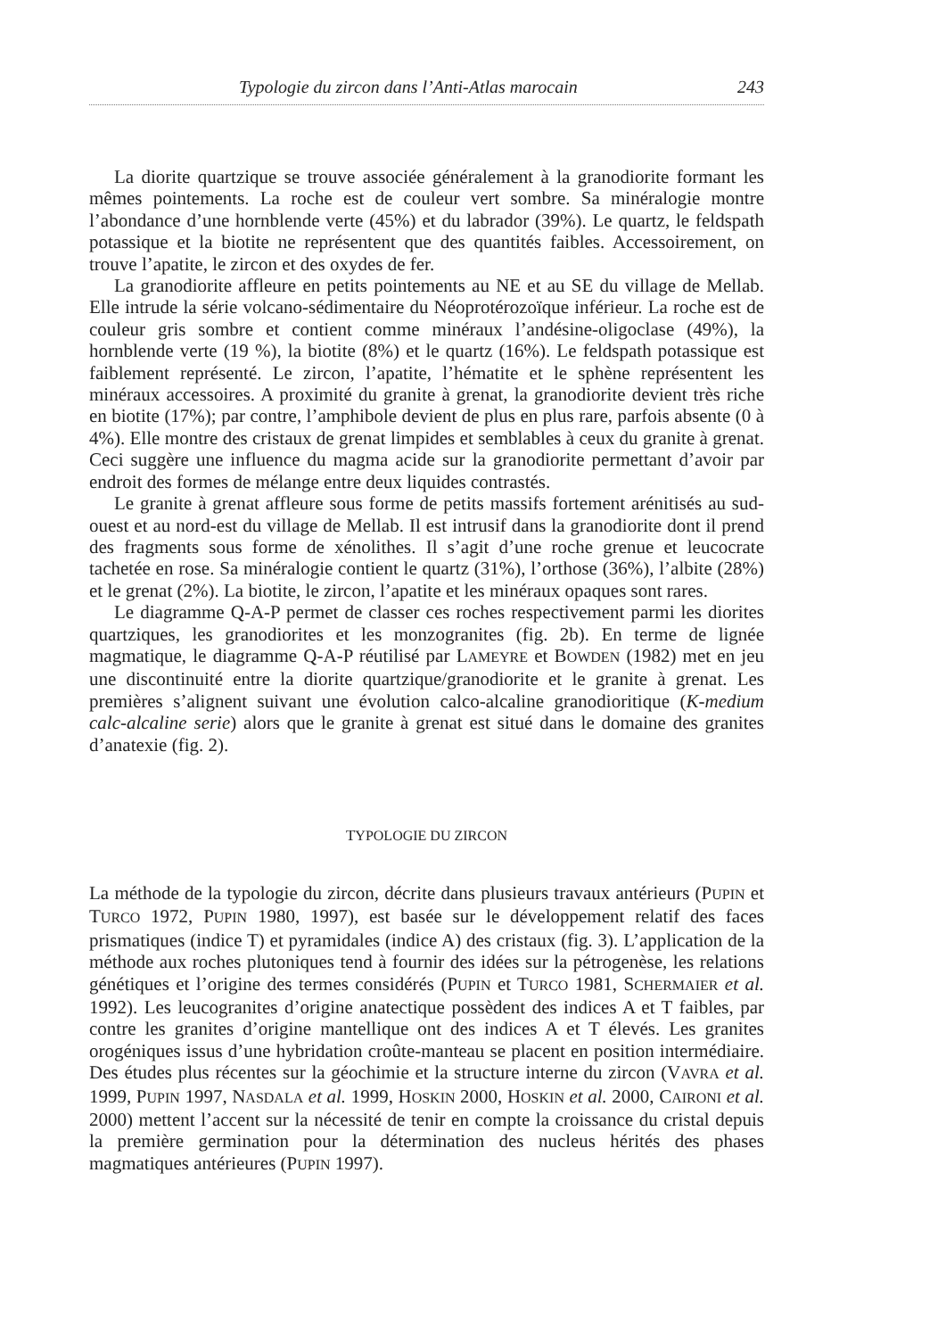Typologie du zircon dans l’Anti-Atlas marocain 243
La diorite quartzique se trouve associée généralement à la granodiorite formant les mêmes pointements. La roche est de couleur vert sombre. Sa minéralogie montre l’abondance d’une hornblende verte (45%) et du labrador (39%). Le quartz, le feldspath potassique et la biotite ne représentent que des quantités faibles. Accessoirement, on trouve l’apatite, le zircon et des oxydes de fer.
La granodiorite affleure en petits pointements au NE et au SE du village de Mellab. Elle intrude la série volcano-sédimentaire du Néoprotérozoïque inférieur. La roche est de couleur gris sombre et contient comme minéraux l’andésine-oligoclase (49%), la hornblende verte (19 %), la biotite (8%) et le quartz (16%). Le feldspath potassique est faiblement représenté. Le zircon, l’apatite, l’hématite et le sphène représentent les minéraux accessoires. A proximité du granite à grenat, la granodiorite devient très riche en biotite (17%); par contre, l’amphibole devient de plus en plus rare, parfois absente (0 à 4%). Elle montre des cristaux de grenat limpides et semblables à ceux du granite à grenat. Ceci suggère une influence du magma acide sur la granodiorite permettant d’avoir par endroit des formes de mélange entre deux liquides contrastés.
Le granite à grenat affleure sous forme de petits massifs fortement arénitisés au sud-ouest et au nord-est du village de Mellab. Il est intrusif dans la granodiorite dont il prend des fragments sous forme de xénolithes. Il s’agit d’une roche grenue et leucocrate tachetée en rose. Sa minéralogie contient le quartz (31%), l’orthose (36%), l’albite (28%) et le grenat (2%). La biotite, le zircon, l’apatite et les minéraux opaques sont rares.
Le diagramme Q-A-P permet de classer ces roches respectivement parmi les diorites quartziques, les granodiorites et les monzogranites (fig. 2b). En terme de lignée magmatique, le diagramme Q-A-P réutilisé par LAMEYRE et BOWDEN (1982) met en jeu une discontinuité entre la diorite quartzique/granodiorite et le granite à grenat. Les premières s’alignent suivant une évolution calco-alcaline granodioritique (K-medium calc-alcaline serie) alors que le granite à grenat est situé dans le domaine des granites d’anatexie (fig. 2).
TYPOLOGIE DU ZIRCON
La méthode de la typologie du zircon, décrite dans plusieurs travaux antérieurs (PUPIN et TURCO 1972, PUPIN 1980, 1997), est basée sur le développement relatif des faces prismatiques (indice T) et pyramidales (indice A) des cristaux (fig. 3). L’application de la méthode aux roches plutoniques tend à fournir des idées sur la pétrogenèse, les relations génétiques et l’origine des termes considérés (PUPIN et TURCO 1981, SCHERMAIER et al. 1992). Les leucogranites d’origine anatectique possèdent des indices A et T faibles, par contre les granites d’origine mantellique ont des indices A et T élevés. Les granites orogéniques issus d’une hybridation croûte-manteau se placent en position intermédiaire. Des études plus récentes sur la géochimie et la structure interne du zircon (VAVRA et al. 1999, PUPIN 1997, NASDALA et al. 1999, HOSKIN 2000, HOSKIN et al. 2000, CAIRONI et al. 2000) mettent l’accent sur la nécessité de tenir en compte la croissance du cristal depuis la première germination pour la détermination des nucleus hérités des phases magmatiques antérieures (PUPIN 1997).